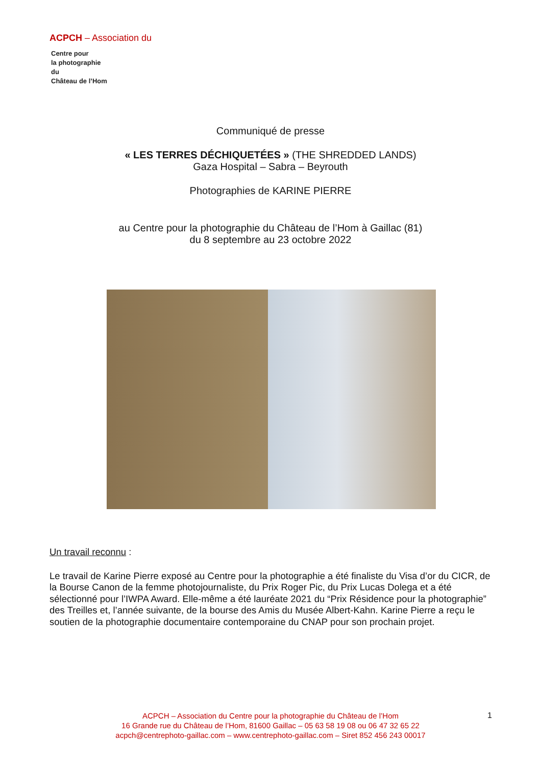ACPCH – Association du
Centre pour
la photographie
du
Château de l’Hom
Communiqué de presse
« LES TERRES DÉCHIQUETÉES » (THE SHREDDED LANDS)
Gaza Hospital – Sabra – Beyrouth
Photographies de KARINE PIERRE
au Centre pour la photographie du Château de l’Hom à Gaillac (81)
du 8 septembre au 23 octobre 2022
Un travail reconnu :
Le travail de Karine Pierre exposé au Centre pour la photographie a été finaliste du Visa d’or du CICR, de la Bourse Canon de la femme photojournaliste, du Prix Roger Pic, du Prix Lucas Dolega et a été sélectionné pour l’IWPA Award. Elle-même a été lauréate 2021 du “Prix Résidence pour la photographie” des Treilles et, l’année suivante, de la bourse des Amis du Musée Albert-Kahn. Karine Pierre a reçu le soutien de la photographie documentaire contemporaine du CNAP pour son prochain projet.
ACPCH – Association du Centre pour la photographie du Château de l’Hom
16 Grande rue du Château de l’Hom, 81600 Gaillac – 05 63 58 19 08 ou 06 47 32 65 22
acpch@centrephoto-gaillac.com – www.centrephoto-gaillac.com – Siret 852 456 243 00017
1